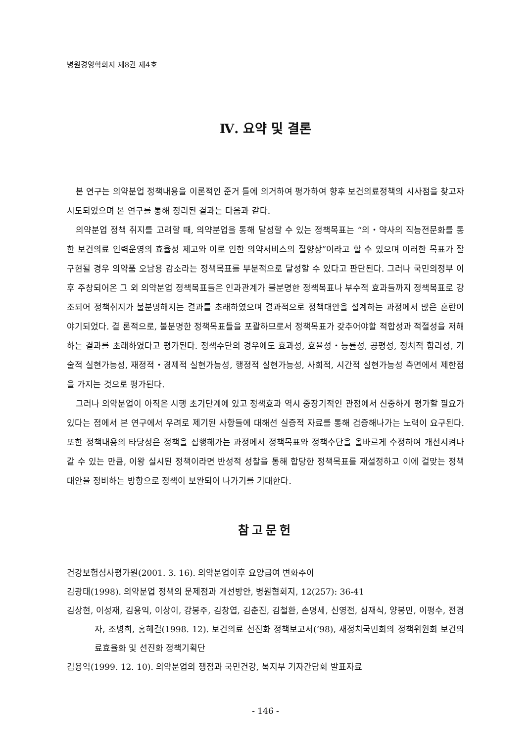병원경영학회지 제8권 제4호
Ⅳ. 요약 및 결론
본 연구는 의약분업 정책내용을 이론적인 준거 틀에 의거하여 평가하여 향후 보건의료정책의 시사점을 찾고자 시도되었으며 본 연구를 통해 정리된 결과는 다음과 같다.
의약분업 정책 취지를 고려할 때, 의약분업을 통해 달성할 수 있는 정책목표는 “의・약사의 직능전문화를 통한 보건의료 인력운영의 효율성 제고와 이로 인한 의약서비스의 질향상”이라고 할 수 있으며 이러한 목표가 잘 구현될 경우 의약품 오남용 감소라는 정책목표를 부분적으로 달성할 수 있다고 판단된다. 그러나 국민의정부 이후 주창되어온 그 외 의약분업 정책목표들은 인과관계가 불분명한 정책목표나 부수적 효과들까지 정책목표로 강조되어 정책취지가 불분명해지는 결과를 초래하였으며 결과적으로 정책대안을 설계하는 과정에서 많은 혼란이 야기되었다. 결 론적으로, 불분명한 정책목표들을 포괄하므로서 정책목표가 갖추어야할 적합성과 적절성을 저해하는 결과를 초래하였다고 평가된다. 정책수단의 경우에도 효과성, 효율성・능률성, 공평성, 정치적 합리성, 기술적 실현가능성, 재정적・경제적 실현가능성, 행정적 실현가능성, 사회적, 시간적 실현가능성 측면에서 제한점을 가지는 것으로 평가된다.
그러나 의약분업이 아직은 시행 초기단계에 있고 정책효과 역시 중장기적인 관점에서 신중하게 평가할 필요가 있다는 점에서 본 연구에서 우려로 제기된 사항들에 대해선 실증적 자료를 통해 검증해나가는 노력이 요구된다. 또한 정책내용의 타당성은 정책을 집행해가는 과정에서 정책목표와 정책수단을 올바르게 수정하여 개선시켜나갈 수 있는 만큼, 이왕 실시된 정책이라면 반성적 성찰을 통해 합당한 정책목표를 재설정하고 이에 걸맞는 정책대안을 정비하는 방향으로 정책이 보완되어 나가기를 기대한다.
참고문헌
건강보험심사평가원(2001. 3. 16). 의약분업이후 요양급여 변화추이
김광태(1998). 의약분업 정책의 문제점과 개선방안, 병원협회지, 12(257): 36-41
김상현, 이성재, 김용익, 이상이, 강봉주, 김창엽, 김춘진, 김철환, 손명세, 신영전, 심재식, 양봉민, 이평수, 전경자, 조병희, 홍혜걸(1998. 12). 보건의료 선진화 정책보고서(‘98), 새정치국민회의 정책위원회 보건의료효율화 및 선진화 정책기획단
김용익(1999. 12. 10). 의약분업의 쟁점과 국민건강, 복지부 기자간담회 발표자료
- 146 -